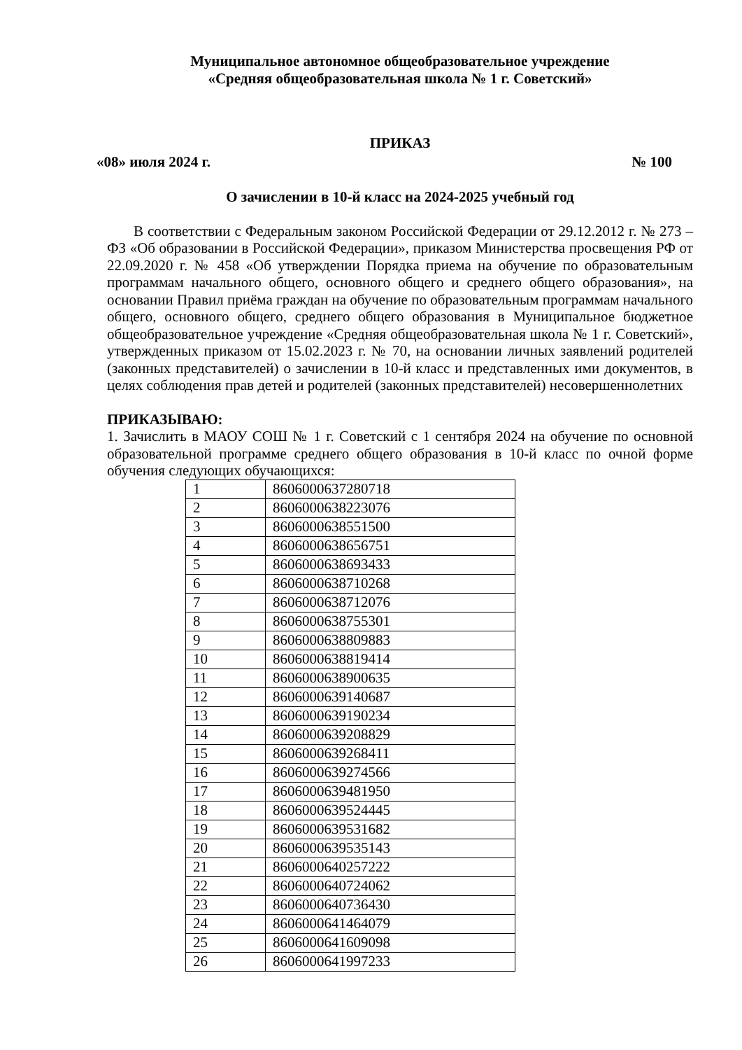Муниципальное автономное общеобразовательное учреждение
«Средняя общеобразовательная школа № 1 г. Советский»
ПРИКАЗ
«08» июля 2024 г. № 100
О зачислении в 10-й класс на 2024-2025 учебный год
В соответствии с Федеральным законом Российской Федерации от 29.12.2012 г. № 273 – ФЗ «Об образовании в Российской Федерации», приказом Министерства просвещения РФ от 22.09.2020 г. № 458 «Об утверждении Порядка приема на обучение по образовательным программам начального общего, основного общего и среднего общего образования», на основании Правил приёма граждан на обучение по образовательным программам начального общего, основного общего, среднего общего образования в Муниципальное бюджетное общеобразовательное учреждение «Средняя общеобразовательная школа № 1 г. Советский», утвержденных приказом от 15.02.2023 г. № 70, на основании личных заявлений родителей (законных представителей) о зачислении в 10-й класс и представленных ими документов, в целях соблюдения прав детей и родителей (законных представителей) несовершеннолетних
ПРИКАЗЫВАЮ:
1. Зачислить в МАОУ СОШ № 1 г. Советский с 1 сентября 2024 на обучение по основной образовательной программе среднего общего образования в 10-й класс по очной форме обучения следующих обучающихся:
| 1 | 8606000637280718 |
| 2 | 8606000638223076 |
| 3 | 8606000638551500 |
| 4 | 8606000638656751 |
| 5 | 8606000638693433 |
| 6 | 8606000638710268 |
| 7 | 8606000638712076 |
| 8 | 8606000638755301 |
| 9 | 8606000638809883 |
| 10 | 8606000638819414 |
| 11 | 8606000638900635 |
| 12 | 8606000639140687 |
| 13 | 8606000639190234 |
| 14 | 8606000639208829 |
| 15 | 8606000639268411 |
| 16 | 8606000639274566 |
| 17 | 8606000639481950 |
| 18 | 8606000639524445 |
| 19 | 8606000639531682 |
| 20 | 8606000639535143 |
| 21 | 8606000640257222 |
| 22 | 8606000640724062 |
| 23 | 8606000640736430 |
| 24 | 8606000641464079 |
| 25 | 8606000641609098 |
| 26 | 8606000641997233 |